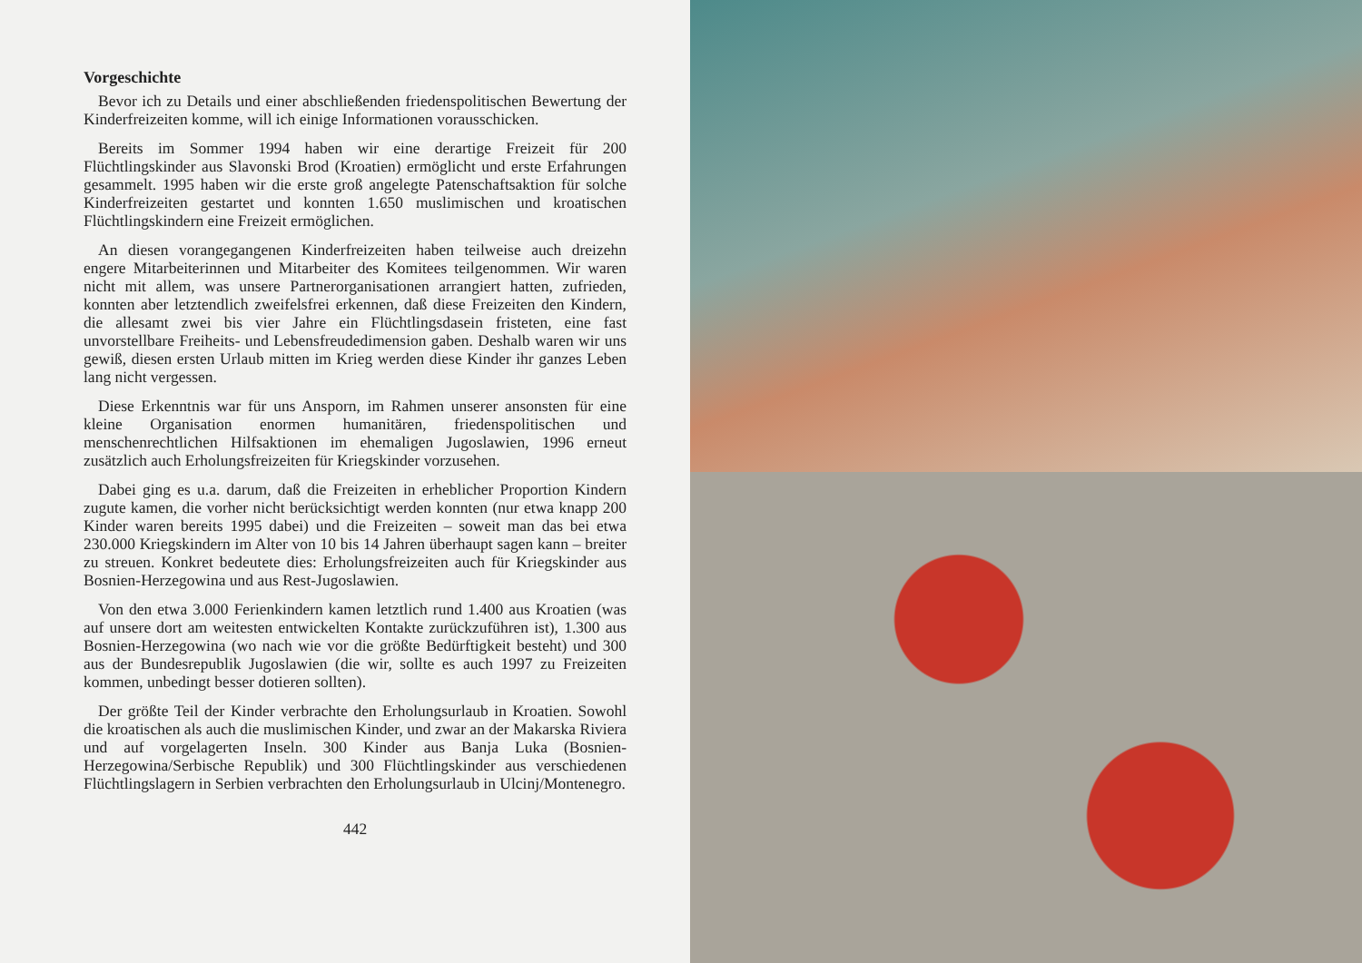Vorgeschichte
Bevor ich zu Details und einer abschließenden friedenspolitischen Bewertung der Kinderfreizeiten komme, will ich einige Informationen vorausschicken.
Bereits im Sommer 1994 haben wir eine derartige Freizeit für 200 Flüchtlingskinder aus Slavonski Brod (Kroatien) ermöglicht und erste Erfahrungen gesammelt. 1995 haben wir die erste groß angelegte Patenschaftsaktion für solche Kinderfreizeiten gestartet und konnten 1.650 muslimischen und kroatischen Flüchtlingskindern eine Freizeit ermöglichen.
An diesen vorangegangenen Kinderfreizeiten haben teilweise auch dreizehn engere Mitarbeiterinnen und Mitarbeiter des Komitees teilgenommen. Wir waren nicht mit allem, was unsere Partnerorganisationen arrangiert hatten, zufrieden, konnten aber letztendlich zweifelsfrei erkennen, daß diese Freizeiten den Kindern, die allesamt zwei bis vier Jahre ein Flüchtlingsdasein fristeten, eine fast unvorstellbare Freiheits- und Lebensfreudedimension gaben. Deshalb waren wir uns gewiß, diesen ersten Urlaub mitten im Krieg werden diese Kinder ihr ganzes Leben lang nicht vergessen.
Diese Erkenntnis war für uns Ansporn, im Rahmen unserer ansonsten für eine kleine Organisation enormen humanitären, friedenspolitischen und menschenrechtlichen Hilfsaktionen im ehemaligen Jugoslawien, 1996 erneut zusätzlich auch Erholungsfreizeiten für Kriegskinder vorzusehen.
Dabei ging es u.a. darum, daß die Freizeiten in erheblicher Proportion Kindern zugute kamen, die vorher nicht berücksichtigt werden konnten (nur etwa knapp 200 Kinder waren bereits 1995 dabei) und die Freizeiten – soweit man das bei etwa 230.000 Kriegskindern im Alter von 10 bis 14 Jahren überhaupt sagen kann – breiter zu streuen. Konkret bedeutete dies: Erholungsfreizeiten auch für Kriegskinder aus Bosnien-Herzegowina und aus Rest-Jugoslawien.
Von den etwa 3.000 Ferienkindern kamen letztlich rund 1.400 aus Kroatien (was auf unsere dort am weitesten entwickelten Kontakte zurückzuführen ist), 1.300 aus Bosnien-Herzegowina (wo nach wie vor die größte Bedürftigkeit besteht) und 300 aus der Bundesrepublik Jugoslawien (die wir, sollte es auch 1997 zu Freizeiten kommen, unbedingt besser dotieren sollten).
Der größte Teil der Kinder verbrachte den Erholungsurlaub in Kroatien. Sowohl die kroatischen als auch die muslimischen Kinder, und zwar an der Makarska Riviera und auf vorgelagerten Inseln. 300 Kinder aus Banja Luka (Bosnien-Herzegowina/Serbische Republik) und 300 Flüchtlingskinder aus verschiedenen Flüchtlingslagern in Serbien verbrachten den Erholungsurlaub in Ulcinj/Montenegro.
442